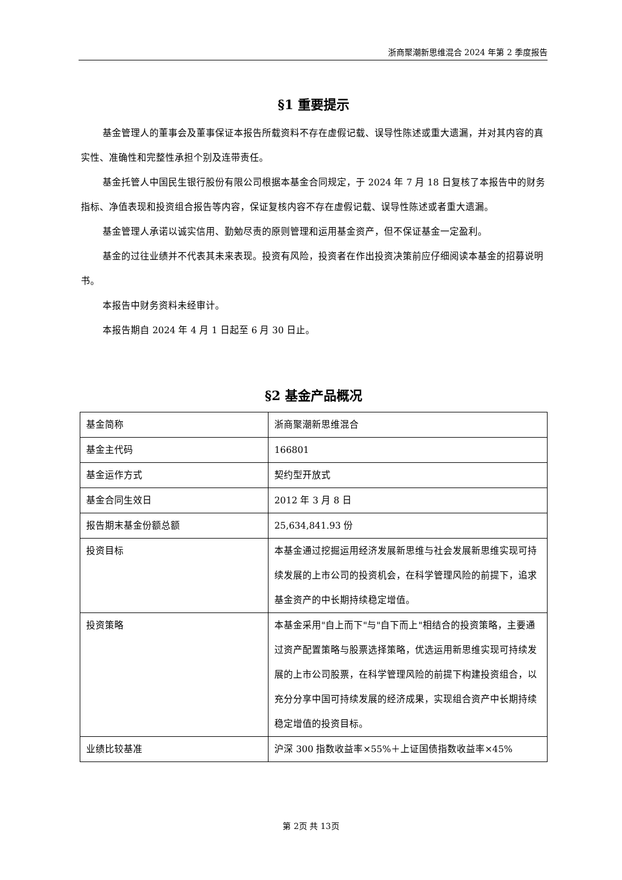浙商聚潮新思维混合 2024 年第 2 季度报告
§1 重要提示
基金管理人的董事会及董事保证本报告所载资料不存在虚假记载、误导性陈述或重大遗漏，并对其内容的真实性、准确性和完整性承担个别及连带责任。
基金托管人中国民生银行股份有限公司根据本基金合同规定，于 2024 年 7 月 18 日复核了本报告中的财务指标、净值表现和投资组合报告等内容，保证复核内容不存在虚假记载、误导性陈述或者重大遗漏。
基金管理人承诺以诚实信用、勤勉尽责的原则管理和运用基金资产，但不保证基金一定盈利。
基金的过往业绩并不代表其未来表现。投资有风险，投资者在作出投资决策前应仔细阅读本基金的招募说明书。
本报告中财务资料未经审计。
本报告期自 2024 年 4 月 1 日起至 6 月 30 日止。
§2 基金产品概况
| 基金简称 | 浙商聚潮新思维混合 |
| 基金主代码 | 166801 |
| 基金运作方式 | 契约型开放式 |
| 基金合同生效日 | 2012 年 3 月 8 日 |
| 报告期末基金份额总额 | 25,634,841.93 份 |
| 投资目标 | 本基金通过挖掘运用经济发展新思维与社会发展新思维实现可持续发展的上市公司的投资机会，在科学管理风险的前提下，追求基金资产的中长期持续稳定增值。 |
| 投资策略 | 本基金采用"自上而下"与"自下而上"相结合的投资策略，主要通过资产配置策略与股票选择策略，优选运用新思维实现可持续发展的上市公司股票，在科学管理风险的前提下构建投资组合，以充分分享中国可持续发展的经济成果，实现组合资产中长期持续稳定增值的投资目标。 |
| 业绩比较基准 | 沪深 300 指数收益率×55%＋上证国债指数收益率×45% |
第 2页 共 13页